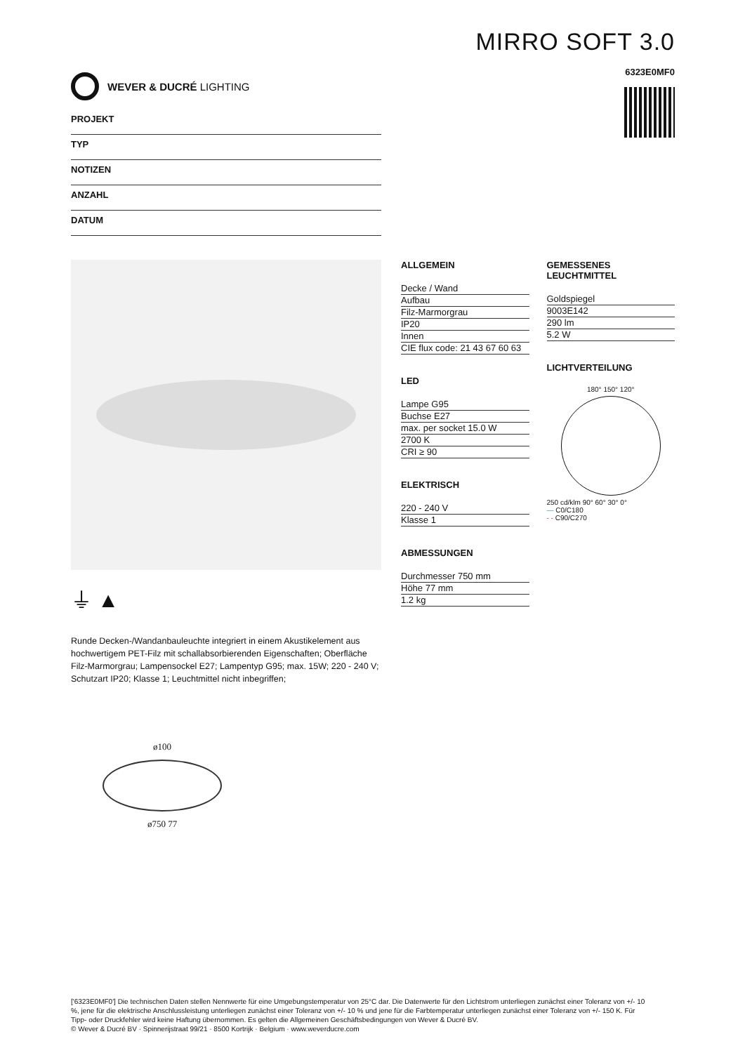WEVER & DUCRÉ LIGHTING
MIRRO SOFT 3.0
6323E0MF0
PROJEKT
TYP
NOTIZEN
ANZAHL
DATUM
⏚ ▲
Runde Decken-/Wandanbauleuchte integriert in einem Akustikelement aus hochwertigem PET-Filz mit schallabsorbierenden Eigenschaften; Oberfläche Filz-Marmorgrau; Lampensockel E27; Lampentyp G95; max. 15W; 220 - 240 V; Schutzart IP20; Klasse 1; Leuchtmittel nicht inbegriffen;
ø100
ø750 77
ALLGEMEIN
Decke / Wand
Aufbau
Filz-Marmorgrau
IP20
Innen
CIE flux code: 21 43 67 60 63
LED
Lampe G95
Buchse E27
max. per socket 15.0 W
2700 K
CRI ≥ 90
ELEKTRISCH
220 - 240 V
Klasse 1
ABMESSUNGEN
Durchmesser 750 mm
Höhe 77 mm
1.2 kg
GEMESSENES LEUCHTMITTEL
Goldspiegel
9003E142
290 lm
5.2 W
LICHTVERTEILUNG
180° 150° 120°
250 cd/klm 90° 60° 30° 0°
— C0/C180
- - C90/C270
['6323E0MF0'] Die technischen Daten stellen Nennwerte für eine Umgebungstemperatur von 25°C dar. Die Datenwerte für den Lichtstrom unterliegen zunächst einer Toleranz von +/- 10 %, jene für die elektrische Anschlussleistung unterliegen zunächst einer Toleranz von +/- 10 % und jene für die Farbtemperatur unterliegen zunächst einer Toleranz von +/- 150 K. Für Tipp- oder Druckfehler wird keine Haftung übernommen. Es gelten die Allgemeinen Geschäftsbedingungen von Wever & Ducré BV.
© Wever & Ducré BV · Spinnerijstraat 99/21 · 8500 Kortrijk · Belgium · www.weverducre.com